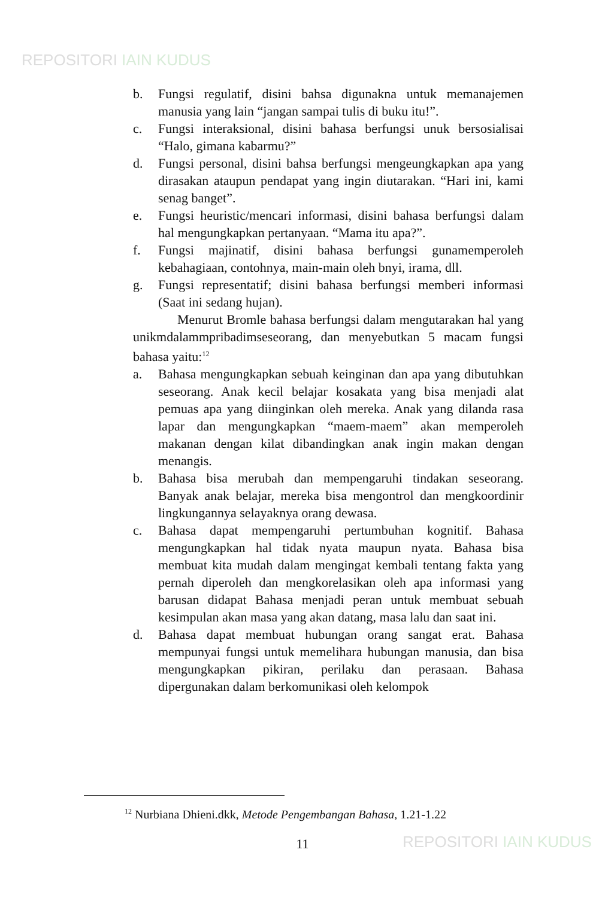REPOSITORI IAIN KUDUS
b. Fungsi regulatif, disini bahsa digunakna untuk memanajemen manusia yang lain “jangan sampai tulis di buku itu!”.
c. Fungsi interaksional, disini bahasa berfungsi unuk bersosialisai “Halo, gimana kabarmu?”
d. Fungsi personal, disini bahsa berfungsi mengeungkapkan apa yang dirasakan ataupun pendapat yang ingin diutarakan. “Hari ini, kami senag banget”.
e. Fungsi heuristic/mencari informasi, disini bahasa berfungsi dalam hal mengungkapkan pertanyaan. “Mama itu apa?”.
f. Fungsi majinatif, disini bahasa berfungsi gunamemperoleh kebahagiaan, contohnya, main-main oleh bnyi, irama, dll.
g. Fungsi representatif; disini bahasa berfungsi memberi informasi (Saat ini sedang hujan).
Menurut Bromle bahasa berfungsi dalam mengutarakan hal yang unikmdalammpribadimseseorang, dan menyebutkan 5 macam fungsi bahasa yaitu:<sup>12</sup>
a. Bahasa mengungkapkan sebuah keinginan dan apa yang dibutuhkan seseorang. Anak kecil belajar kosakata yang bisa menjadi alat pemuas apa yang diinginkan oleh mereka. Anak yang dilanda rasa lapar dan mengungkapkan “maem-maem” akan memperoleh makanan dengan kilat dibandingkan anak ingin makan dengan menangis.
b. Bahasa bisa merubah dan mempengaruhi tindakan seseorang. Banyak anak belajar, mereka bisa mengontrol dan mengkoordinir lingkungannya selayaknya orang dewasa.
c. Bahasa dapat mempengaruhi pertumbuhan kognitif. Bahasa mengungkapkan hal tidak nyata maupun nyata. Bahasa bisa membuat kita mudah dalam mengingat kembali tentang fakta yang pernah diperoleh dan mengkorelasikan oleh apa informasi yang barusan didapat Bahasa menjadi peran untuk membuat sebuah kesimpulan akan masa yang akan datang, masa lalu dan saat ini.
d. Bahasa dapat membuat hubungan orang sangat erat. Bahasa mempunyai fungsi untuk memelihara hubungan manusia, dan bisa mengungkapkan pikiran, perilaku dan perasaan. Bahasa dipergunakan dalam berkomunikasi oleh kelompok
<sup>12</sup> Nurbiana Dhieni.dkk, Metode Pengembangan Bahasa, 1.21-1.22
11 REPOSITORI IAIN KUDUS